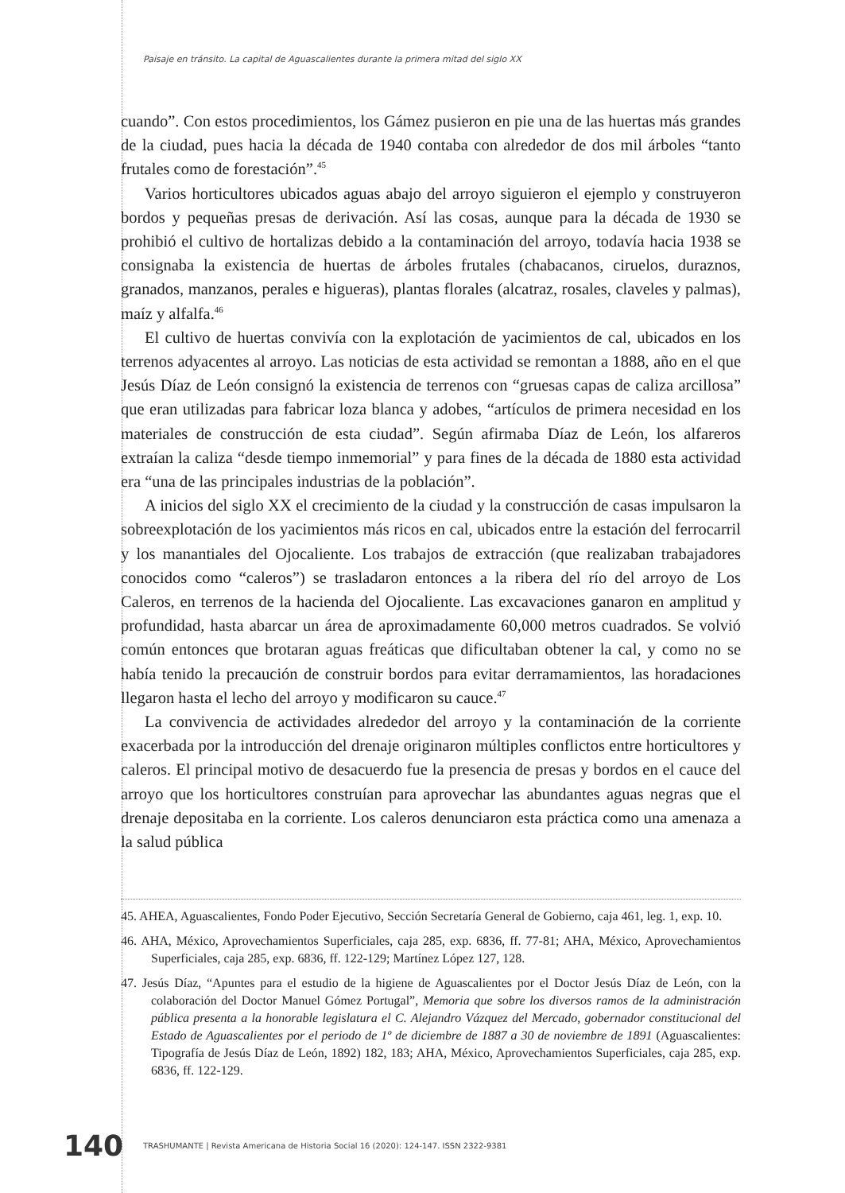Paisaje en tránsito. La capital de Aguascalientes durante la primera mitad del siglo XX
cuando”. Con estos procedimientos, los Gámez pusieron en pie una de las huertas más grandes de la ciudad, pues hacia la década de 1940 contaba con alrededor de dos mil árboles “tanto frutales como de forestación”.<sup>45</sup>
Varios horticultores ubicados aguas abajo del arroyo siguieron el ejemplo y construyeron bordos y pequeñas presas de derivación. Así las cosas, aunque para la década de 1930 se prohibió el cultivo de hortalizas debido a la contaminación del arroyo, todavía hacia 1938 se consignaba la existencia de huertas de árboles frutales (chabacanos, ciruelos, duraznos, granados, manzanos, perales e higueras), plantas florales (alcatraz, rosales, claveles y palmas), maíz y alfalfa.<sup>46</sup>
El cultivo de huertas convivía con la explotación de yacimientos de cal, ubicados en los terrenos adyacentes al arroyo. Las noticias de esta actividad se remontan a 1888, año en el que Jesús Díaz de León consignó la existencia de terrenos con “gruesas capas de caliza arcillosa” que eran utilizadas para fabricar loza blanca y adobes, “artículos de primera necesidad en los materiales de construcción de esta ciudad”. Según afirmaba Díaz de León, los alfareros extraían la caliza “desde tiempo inmemorial” y para fines de la década de 1880 esta actividad era “una de las principales industrias de la población”.
A inicios del siglo XX el crecimiento de la ciudad y la construcción de casas impulsaron la sobreexplotación de los yacimientos más ricos en cal, ubicados entre la estación del ferrocarril y los manantiales del Ojocaliente. Los trabajos de extracción (que realizaban trabajadores conocidos como “caleros”) se trasladaron entonces a la ribera del río del arroyo de Los Caleros, en terrenos de la hacienda del Ojocaliente. Las excavaciones ganaron en amplitud y profundidad, hasta abarcar un área de aproximadamente 60,000 metros cuadrados. Se volvió común entonces que brotaran aguas freáticas que dificultaban obtener la cal, y como no se había tenido la precaución de construir bordos para evitar derramamientos, las horadaciones llegaron hasta el lecho del arroyo y modificaron su cauce.<sup>47</sup>
La convivencia de actividades alrededor del arroyo y la contaminación de la corriente exacerbada por la introducción del drenaje originaron múltiples conflictos entre horticultores y caleros. El principal motivo de desacuerdo fue la presencia de presas y bordos en el cauce del arroyo que los horticultores construían para aprovechar las abundantes aguas negras que el drenaje depositaba en la corriente. Los caleros denunciaron esta práctica como una amenaza a la salud pública
45. AHEA, Aguascalientes, Fondo Poder Ejecutivo, Sección Secretaría General de Gobierno, caja 461, leg. 1, exp. 10.
46. AHA, México, Aprovechamientos Superficiales, caja 285, exp. 6836, ff. 77-81; AHA, México, Aprovechamientos Superficiales, caja 285, exp. 6836, ff. 122-129; Martínez López 127, 128.
47. Jesús Díaz, “Apuntes para el estudio de la higiene de Aguascalientes por el Doctor Jesús Díaz de León, con la colaboración del Doctor Manuel Gómez Portugal”, Memoria que sobre los diversos ramos de la administración pública presenta a la honorable legislatura el C. Alejandro Vázquez del Mercado, gobernador constitucional del Estado de Aguascalientes por el periodo de 1º de diciembre de 1887 a 30 de noviembre de 1891 (Aguascalientes: Tipografía de Jesús Díaz de León, 1892) 182, 183; AHA, México, Aprovechamientos Superficiales, caja 285, exp. 6836, ff. 122-129.
140 TRASHUMANTE | Revista Americana de Historia Social 16 (2020): 124-147. ISSN 2322-9381